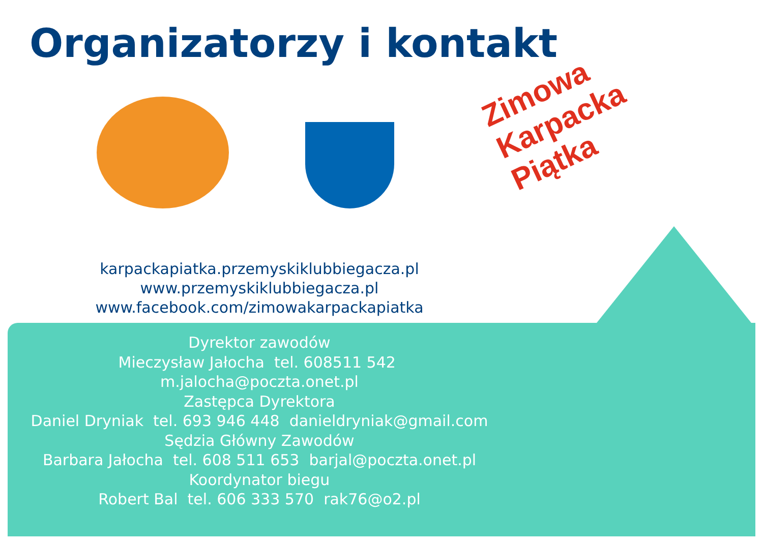Organizatorzy i kontakt
Zimowa Karpacka Piątka
karpackapiatka.przemyskiklubbiegacza.pl
www.przemyskiklubbiegacza.pl
www.facebook.com/zimowakarpackapiatka
Dyrektor zawodów
Mieczysław Jałocha tel. 608511 542 m.jalocha@poczta.onet.pl
Zastępca Dyrektora
Daniel Dryniak tel. 693 946 448 danieldryniak@gmail.com
Sędzia Główny Zawodów
Barbara Jałocha tel. 608 511 653 barjal@poczta.onet.pl
Koordynator biegu
Robert Bal tel. 606 333 570 rak76@o2.pl